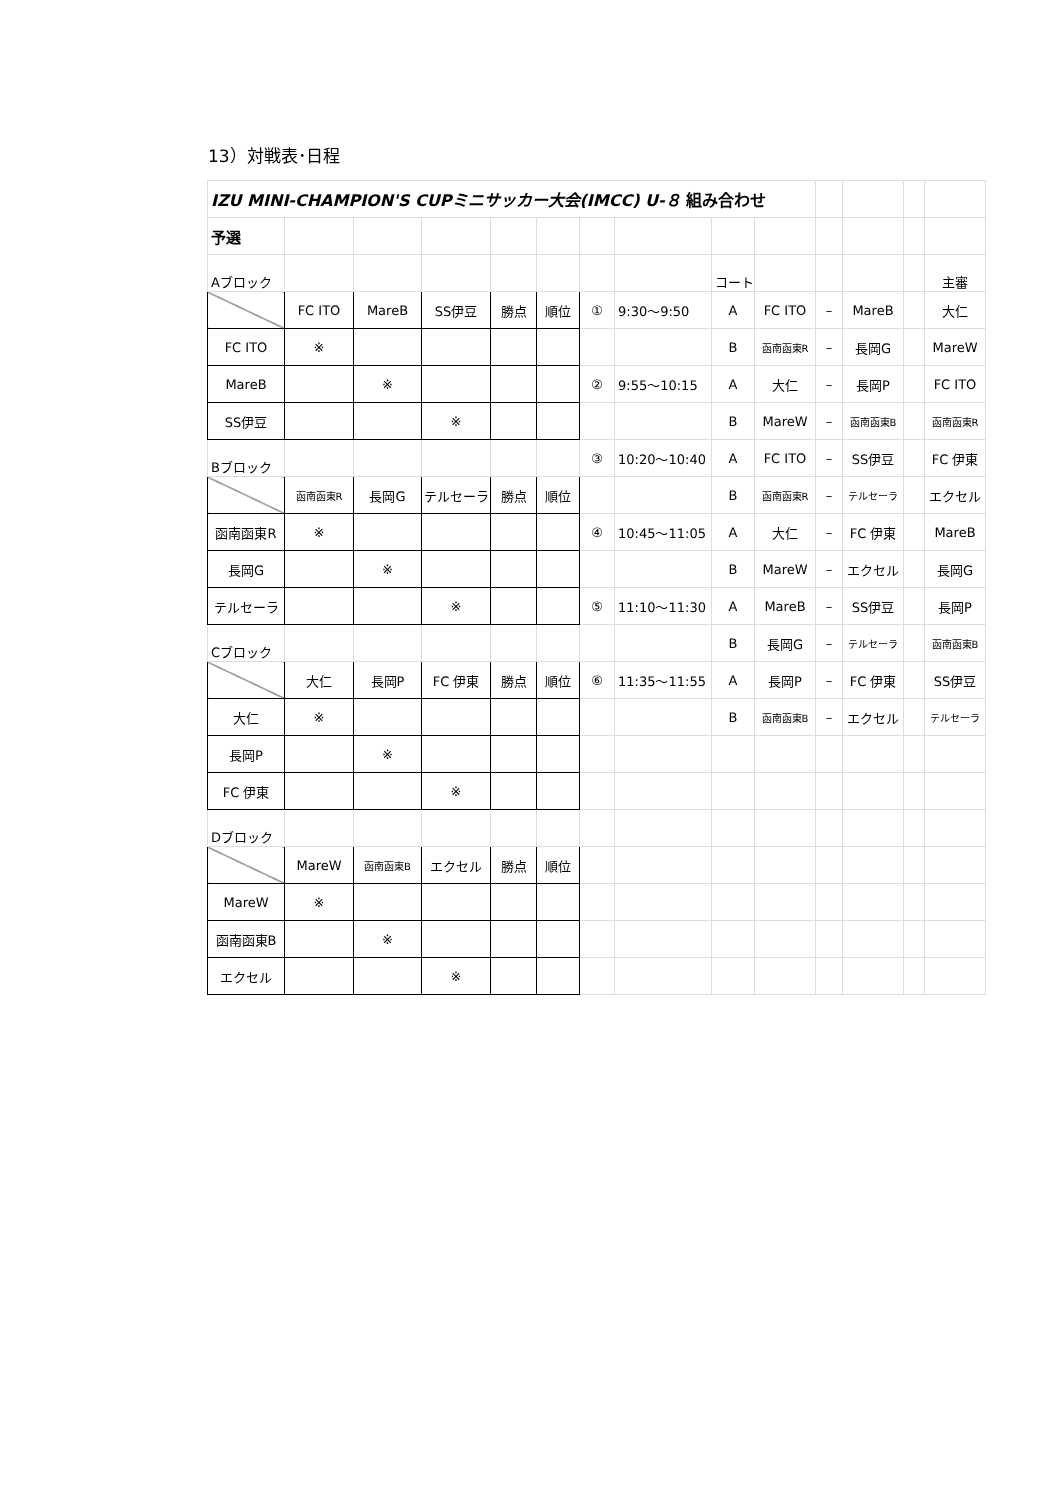13）対戦表･日程
| IZU MINI-CHAMPION'S CUPミニサッカー大会(IMCC) U-８ 組み合わせ | | | | | | | | | | | | | |
| 予選 | | | | | | | | | | | | | |
| Aブロック | | | | | | | | コート | | | | | 主審 |
| | FC ITO | MareB | SS伊豆 | 勝点 | 順位 | ① | 9:30～9:50 | A | FC ITO | – | MareB | | 大仁 |
| FC ITO | ※ | | | | | | | B | 函南函東R | – | 長岡G | | MareW |
| MareB | | ※ | | | | ② | 9:55～10:15 | A | 大仁 | – | 長岡P | | FC ITO |
| SS伊豆 | | | ※ | | | | | B | MareW | – | 函南函東B | | 函南函東R |
| Bブロック | | | | | | ③ | 10:20～10:40 | A | FC ITO | – | SS伊豆 | | FC 伊東 |
| | 函南函東R | 長岡G | テルセーラ | 勝点 | 順位 | | | B | 函南函東R | – | テルセーラ | | エクセル |
| 函南函東R | ※ | | | | | ④ | 10:45～11:05 | A | 大仁 | – | FC 伊東 | | MareB |
| 長岡G | | ※ | | | | | | B | MareW | – | エクセル | | 長岡G |
| テルセーラ | | | ※ | | | ⑤ | 11:10～11:30 | A | MareB | – | SS伊豆 | | 長岡P |
| Cブロック | | | | | | | | B | 長岡G | – | テルセーラ | | 函南函東B |
| | 大仁 | 長岡P | FC 伊東 | 勝点 | 順位 | ⑥ | 11:35～11:55 | A | 長岡P | – | FC 伊東 | | SS伊豆 |
| 大仁 | ※ | | | | | | | B | 函南函東B | – | エクセル | | テルセーラ |
| 長岡P | | ※ | | | | | | | | | | | |
| FC 伊東 | | | ※ | | | | | | | | | | |
| Dブロック | | | | | | | | | | | | | |
| | MareW | 函南函東B | エクセル | 勝点 | 順位 | | | | | | | | |
| MareW | ※ | | | | | | | | | | | | |
| 函南函東B | | ※ | | | | | | | | | | | |
| エクセル | | | ※ | | | | | | | | | | |